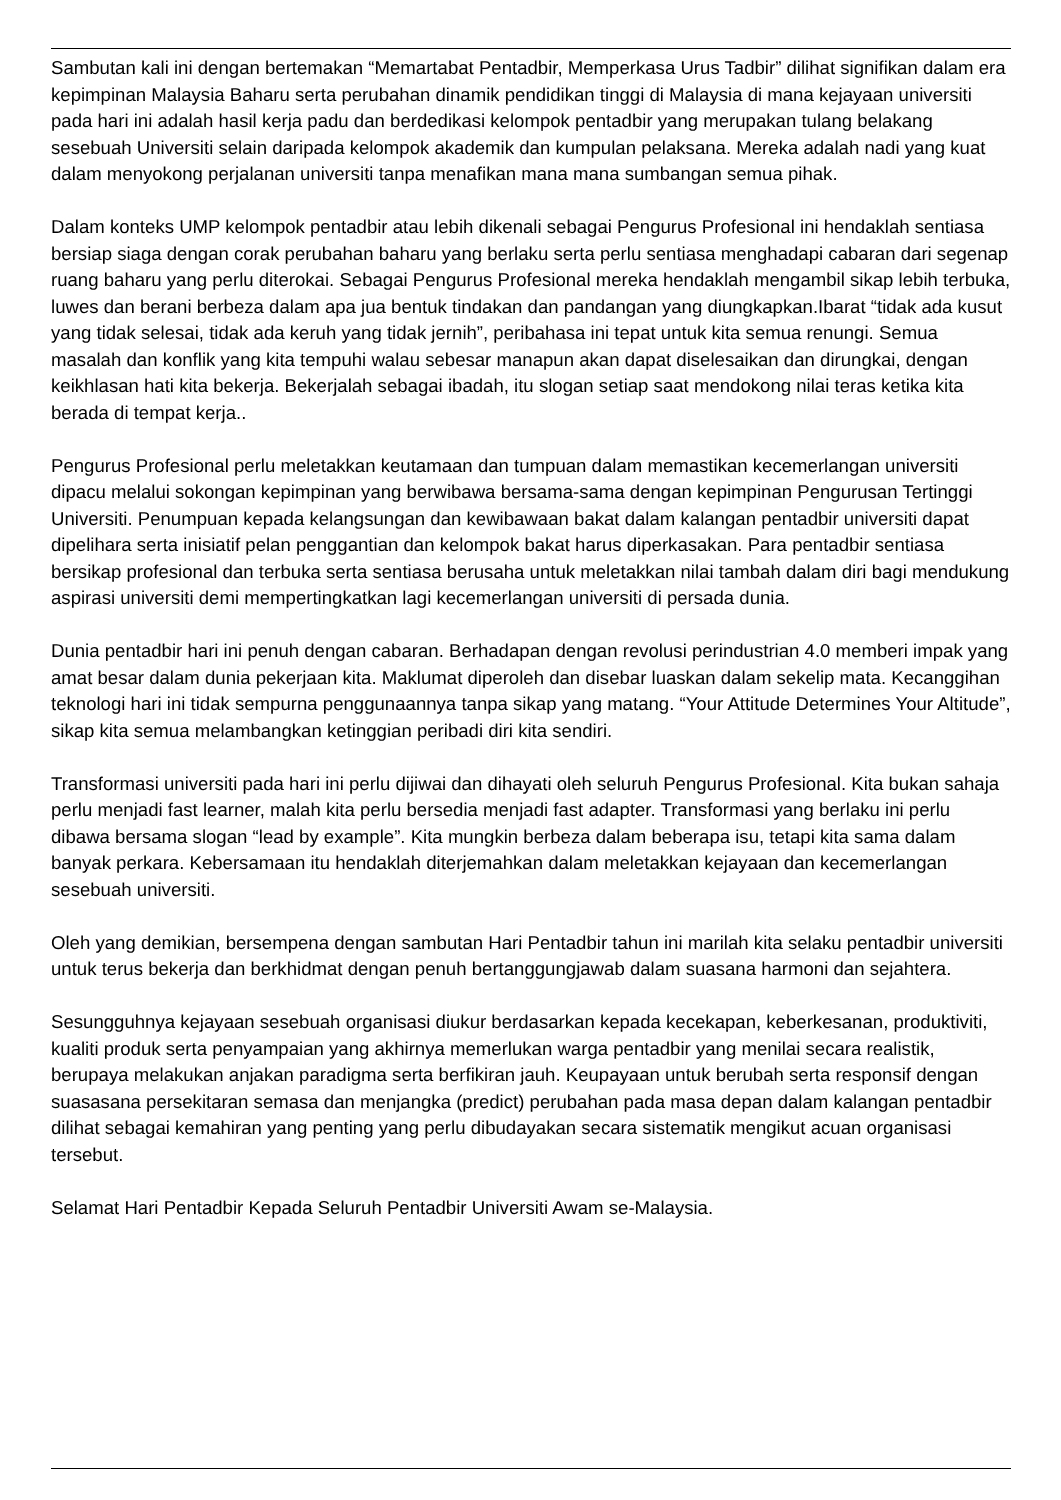Sambutan kali ini dengan bertemakan “Memartabat Pentadbir, Memperkasa Urus Tadbir” dilihat signifikan dalam era kepimpinan Malaysia Baharu serta perubahan dinamik pendidikan tinggi di Malaysia di mana kejayaan universiti pada hari ini adalah hasil kerja padu dan berdedikasi kelompok pentadbir yang merupakan tulang belakang sesebuah Universiti selain daripada kelompok akademik dan kumpulan pelaksana. Mereka adalah nadi yang kuat dalam menyokong perjalanan universiti tanpa menafikan mana mana sumbangan semua pihak.
Dalam konteks UMP kelompok pentadbir atau lebih dikenali sebagai Pengurus Profesional ini hendaklah sentiasa bersiap siaga dengan corak perubahan baharu yang berlaku serta perlu sentiasa menghadapi cabaran dari segenap ruang baharu yang perlu diterokai. Sebagai Pengurus Profesional mereka hendaklah mengambil sikap lebih terbuka, luwes dan berani berbeza dalam apa jua bentuk tindakan dan pandangan yang diungkapkan.Ibarat “tidak ada kusut yang tidak selesai, tidak ada keruh yang tidak jernih”, peribahasa ini tepat untuk kita semua renungi. Semua masalah dan konflik yang kita tempuhi walau sebesar manapun akan dapat diselesaikan dan dirungkai, dengan keikhlasan hati kita bekerja. Bekerjalah sebagai ibadah, itu slogan setiap saat mendokong nilai teras ketika kita berada di tempat kerja..
Pengurus Profesional perlu meletakkan keutamaan dan tumpuan dalam memastikan kecemerlangan universiti dipacu melalui sokongan kepimpinan yang berwibawa bersama-sama dengan kepimpinan Pengurusan Tertinggi Universiti. Penumpuan kepada kelangsungan dan kewibawaan bakat dalam kalangan pentadbir universiti dapat dipelihara serta inisiatif pelan penggantian dan kelompok bakat harus diperkasakan. Para pentadbir sentiasa bersikap profesional dan terbuka serta sentiasa berusaha untuk meletakkan nilai tambah dalam diri bagi mendukung aspirasi universiti demi mempertingkatkan lagi kecemerlangan universiti di persada dunia.
Dunia pentadbir hari ini penuh dengan cabaran. Berhadapan dengan revolusi perindustrian 4.0 memberi impak yang amat besar dalam dunia pekerjaan kita. Maklumat diperoleh dan disebar luaskan dalam sekelip mata. Kecanggihan teknologi hari ini tidak sempurna penggunaannya tanpa sikap yang matang. “Your Attitude Determines Your Altitude”, sikap kita semua melambangkan ketinggian peribadi diri kita sendiri.
Transformasi universiti pada hari ini perlu dijiwai dan dihayati oleh seluruh Pengurus Profesional. Kita bukan sahaja perlu menjadi fast learner, malah kita perlu bersedia menjadi fast adapter. Transformasi yang berlaku ini perlu dibawa bersama slogan “lead by example”. Kita mungkin berbeza dalam beberapa isu, tetapi kita sama dalam banyak perkara. Kebersamaan itu hendaklah diterjemahkan dalam meletakkan kejayaan dan kecemerlangan sesebuah universiti.
Oleh yang demikian, bersempena dengan sambutan Hari Pentadbir tahun ini marilah kita selaku pentadbir universiti untuk terus bekerja dan berkhidmat dengan penuh bertanggungjawab dalam suasana harmoni dan sejahtera.
Sesungguhnya kejayaan sesebuah organisasi diukur berdasarkan kepada kecekapan, keberkesanan, produktiviti, kualiti produk serta penyampaian yang akhirnya memerlukan warga pentadbir yang menilai secara realistik, berupaya melakukan anjakan paradigma serta berfikiran jauh. Keupayaan untuk berubah serta responsif dengan suasasana persekitaran semasa dan menjangka (predict) perubahan pada masa depan dalam kalangan pentadbir dilihat sebagai kemahiran yang penting yang perlu dibudayakan secara sistematik mengikut acuan organisasi tersebut.
Selamat Hari Pentadbir Kepada Seluruh Pentadbir Universiti Awam se-Malaysia.